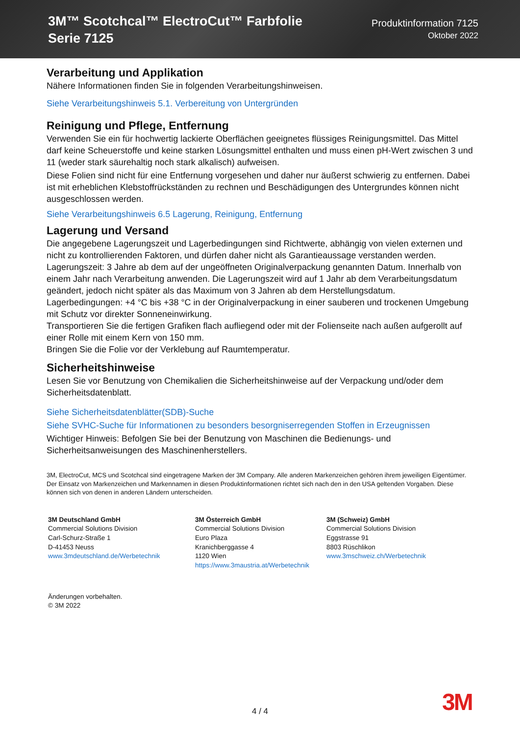3M™ Scotchcal™ ElectroCut™ Farbfolie
Serie 7125
Produktinformation 7125
Oktober 2022
Verarbeitung und Applikation
Nähere Informationen finden Sie in folgenden Verarbeitungshinweisen.
Siehe Verarbeitungshinweis 5.1. Verbereitung von Untergründen
Reinigung und Pflege, Entfernung
Verwenden Sie ein für hochwertig lackierte Oberflächen geeignetes flüssiges Reinigungsmittel. Das Mittel darf keine Scheuerstoffe und keine starken Lösungsmittel enthalten und muss einen pH-Wert zwischen 3 und 11 (weder stark säurehaltig noch stark alkalisch) aufweisen.
Diese Folien sind nicht für eine Entfernung vorgesehen und daher nur äußerst schwierig zu entfernen. Dabei ist mit erheblichen Klebstoffrückständen zu rechnen und Beschädigungen des Untergrundes können nicht ausgeschlossen werden.
Siehe Verarbeitungshinweis 6.5 Lagerung, Reinigung, Entfernung
Lagerung und Versand
Die angegebene Lagerungszeit und Lagerbedingungen sind Richtwerte, abhängig von vielen externen und nicht zu kontrollierenden Faktoren, und dürfen daher nicht als Garantieaussage verstanden werden.
Lagerungszeit: 3 Jahre ab dem auf der ungeöffneten Originalverpackung genannten Datum. Innerhalb von einem Jahr nach Verarbeitung anwenden. Die Lagerungszeit wird auf 1 Jahr ab dem Verarbeitungsdatum geändert, jedoch nicht später als das Maximum von 3 Jahren ab dem Herstellungsdatum.
Lagerbedingungen: +4 °C bis +38 °C in der Originalverpackung in einer sauberen und trockenen Umgebung mit Schutz vor direkter Sonneneinwirkung.
Transportieren Sie die fertigen Grafiken flach aufliegend oder mit der Folienseite nach außen aufgerollt auf einer Rolle mit einem Kern von 150 mm.
Bringen Sie die Folie vor der Verklebung auf Raumtemperatur.
Sicherheitshinweise
Lesen Sie vor Benutzung von Chemikalien die Sicherheitshinweise auf der Verpackung und/oder dem Sicherheitsdatenblatt.
Siehe Sicherheitsdatenblätter(SDB)-Suche
Siehe SVHC-Suche für Informationen zu besonders besorgniserregenden Stoffen in Erzeugnissen
Wichtiger Hinweis: Befolgen Sie bei der Benutzung von Maschinen die Bedienungs- und Sicherheitsanweisungen des Maschinenherstellers.
3M, ElectroCut, MCS und Scotchcal sind eingetragene Marken der 3M Company. Alle anderen Markenzeichen gehören ihrem jeweiligen Eigentümer. Der Einsatz von Markenzeichen und Markennamen in diesen Produktinformationen richtet sich nach den in den USA geltenden Vorgaben. Diese können sich von denen in anderen Ländern unterscheiden.
3M Deutschland GmbH
Commercial Solutions Division
Carl-Schurz-Straße 1
D-41453 Neuss
www.3mdeutschland.de/Werbetechnik
3M Österreich GmbH
Commercial Solutions Division
Euro Plaza
Kranichberggasse 4
1120 Wien
https://www.3maustria.at/Werbetechnik
3M (Schweiz) GmbH
Commercial Solutions Division
Eggstrasse 91
8803 Rüschlikon
www.3mschweiz.ch/Werbetechnik
Änderungen vorbehalten.
© 3M 2022
4 / 4 3M